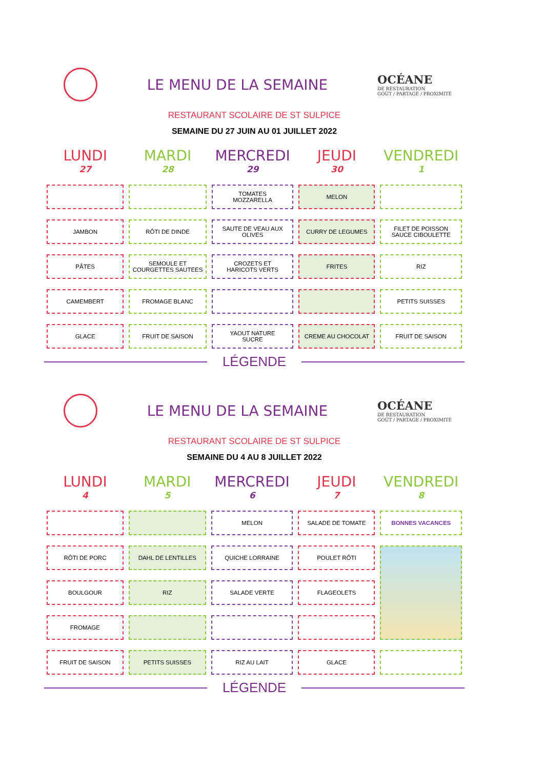LE MENU DE LA SEMAINE
OCÉANE
DE RESTAURATION
GOÛT / PARTAGE / PROXIMITÉ
RESTAURANT SCOLAIRE DE ST SULPICE
SEMAINE DU 27 JUIN AU 01 JUILLET 2022
| LUNDI 27 | MARDI 28 | MERCREDI 29 | JEUDI 30 | VENDREDI 1 |
| --- | --- | --- | --- | --- |
| | | TOMATES MOZZARELLA | MELON | |
| JAMBON | RÔTI DE DINDE | SAUTE DE VEAU AUX OLIVES | CURRY DE LEGUMES | FILET DE POISSON SAUCE CIBOULETTE |
| PÂTES | SEMOULE ET COURGETTES SAUTEES | CROZETS ET HARICOTS VERTS | FRITES | RIZ |
| CAMEMBERT | FROMAGE BLANC | | | PETITS SUISSES |
| GLACE | FRUIT DE SAISON | YAOUT NATURE SUCRE | CREME AU CHOCOLAT | FRUIT DE SAISON |
LÉGENDE
LE MENU DE LA SEMAINE
OCÉANE
DE RESTAURATION
GOÛT / PARTAGE / PROXIMITÉ
RESTAURANT SCOLAIRE DE ST SULPICE
SEMAINE DU 4 AU 8 JUILLET 2022
| LUNDI 4 | MARDI 5 | MERCREDI 6 | JEUDI 7 | VENDREDI 8 |
| --- | --- | --- | --- | --- |
| | | MELON | SALADE DE TOMATE | BONNES VACANCES |
| RÔTI DE PORC | DAHL DE LENTILLES | QUICHE LORRAINE | POULET RÔTI | |
| BOULGOUR | RIZ | SALADE VERTE | FLAGEOLETS | |
| FROMAGE | | | | |
| FRUIT DE SAISON | PETITS SUISSES | RIZ AU LAIT | GLACE | |
LÉGENDE